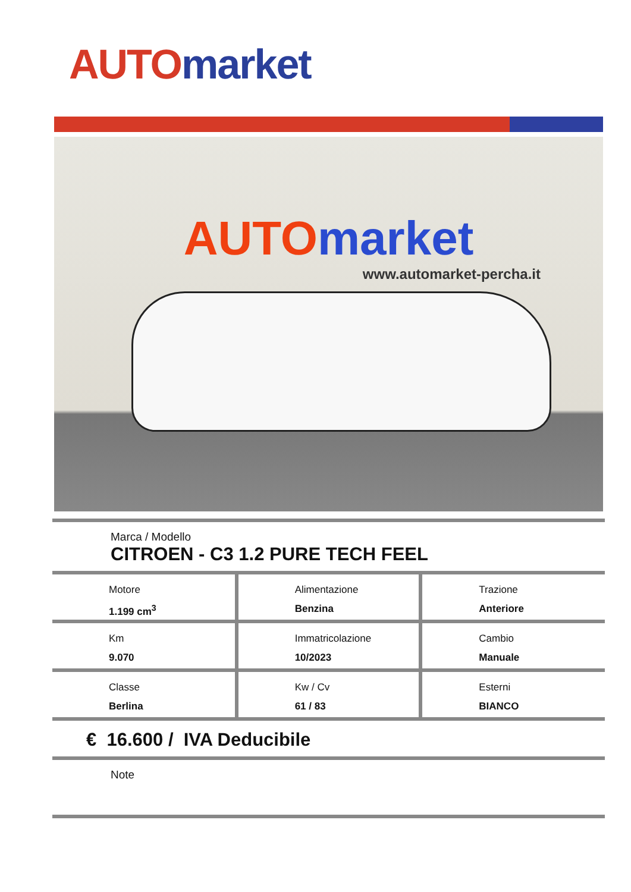AUTO market
AUTO market
www.automarket-percha.it
Marca / Modello
CITROEN - C3 1.2 PURE TECH FEEL
| Motore 1.199 cm<sup>3</sup> | Alimentazione Benzina | Trazione Anteriore |
| Km 9.070 | Immatricolazione 10/2023 | Cambio Manuale |
| Classe Berlina | Kw / Cv 61 / 83 | Esterni BIANCO |
€ 16.600 / IVA Deducibile
Note